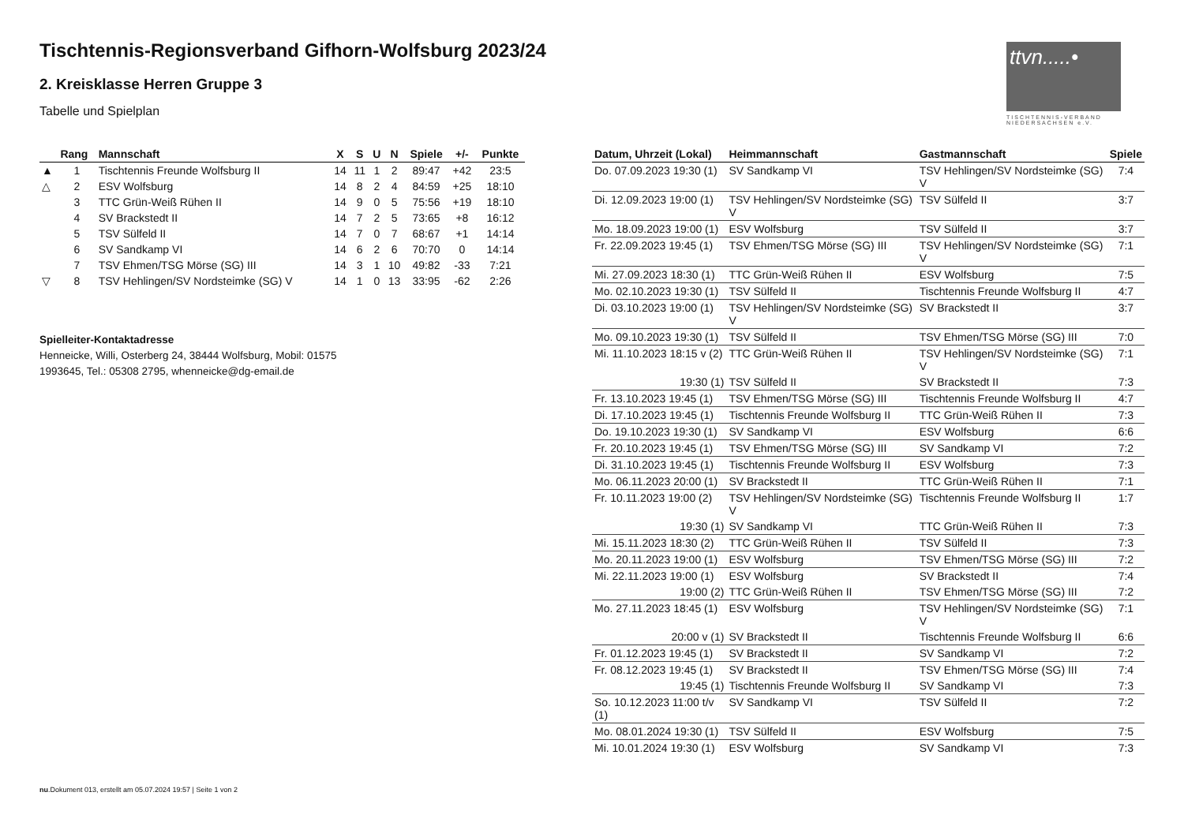Tischtennis-Regionsverband Gifhorn-Wolfsburg 2023/24
2. Kreisklasse Herren Gruppe 3
Tabelle und Spielplan
ttvn.....•
TISCHTENNIS-VERBAND NIEDERSACHSEN e.V.
| | Rang | Mannschaft | X | S | U | N | Spiele | +/- | Punkte |
| --- | --- | --- | --- | --- | --- | --- | --- | --- | --- |
| ▲ | 1 | Tischtennis Freunde Wolfsburg II | 14 | 11 | 1 | 2 | 89:47 | +42 | 23:5 |
| △ | 2 | ESV Wolfsburg | 14 | 8 | 2 | 4 | 84:59 | +25 | 18:10 |
| | 3 | TTC Grün-Weiß Rühen II | 14 | 9 | 0 | 5 | 75:56 | +19 | 18:10 |
| | 4 | SV Brackstedt II | 14 | 7 | 2 | 5 | 73:65 | +8 | 16:12 |
| | 5 | TSV Sülfeld II | 14 | 7 | 0 | 7 | 68:67 | +1 | 14:14 |
| | 6 | SV Sandkamp VI | 14 | 6 | 2 | 6 | 70:70 | 0 | 14:14 |
| | 7 | TSV Ehmen/TSG Mörse (SG) III | 14 | 3 | 1 | 10 | 49:82 | -33 | 7:21 |
| ▽ | 8 | TSV Hehlingen/SV Nordsteimke (SG) V | 14 | 1 | 0 | 13 | 33:95 | -62 | 2:26 |
Spielleiter-Kontaktadresse
Henneicke, Willi, Osterberg 24, 38444 Wolfsburg, Mobil: 01575
1993645, Tel.: 05308 2795, whenneicke@dg-email.de
| Datum, Uhrzeit (Lokal) | Heimmannschaft | Gastmannschaft | Spiele |
| --- | --- | --- | --- |
| Do. 07.09.2023 19:30 (1) | SV Sandkamp VI | TSV Hehlingen/SV Nordsteimke (SG) V | 7:4 |
| Di. 12.09.2023 19:00 (1) | TSV Hehlingen/SV Nordsteimke (SG) V | TSV Sülfeld II | 3:7 |
| Mo. 18.09.2023 19:00 (1) | ESV Wolfsburg | TSV Sülfeld II | 3:7 |
| Fr. 22.09.2023 19:45 (1) | TSV Ehmen/TSG Mörse (SG) III | TSV Hehlingen/SV Nordsteimke (SG) V | 7:1 |
| Mi. 27.09.2023 18:30 (1) | TTC Grün-Weiß Rühen II | ESV Wolfsburg | 7:5 |
| Mo. 02.10.2023 19:30 (1) | TSV Sülfeld II | Tischtennis Freunde Wolfsburg II | 4:7 |
| Di. 03.10.2023 19:00 (1) | TSV Hehlingen/SV Nordsteimke (SG) V | SV Brackstedt II | 3:7 |
| Mo. 09.10.2023 19:30 (1) | TSV Sülfeld II | TSV Ehmen/TSG Mörse (SG) III | 7:0 |
| Mi. 11.10.2023 18:15 v (2) | TTC Grün-Weiß Rühen II | TSV Hehlingen/SV Nordsteimke (SG) V | 7:1 |
| 19:30 (1) | TSV Sülfeld II | SV Brackstedt II | 7:3 |
| Fr. 13.10.2023 19:45 (1) | TSV Ehmen/TSG Mörse (SG) III | Tischtennis Freunde Wolfsburg II | 4:7 |
| Di. 17.10.2023 19:45 (1) | Tischtennis Freunde Wolfsburg II | TTC Grün-Weiß Rühen II | 7:3 |
| Do. 19.10.2023 19:30 (1) | SV Sandkamp VI | ESV Wolfsburg | 6:6 |
| Fr. 20.10.2023 19:45 (1) | TSV Ehmen/TSG Mörse (SG) III | SV Sandkamp VI | 7:2 |
| Di. 31.10.2023 19:45 (1) | Tischtennis Freunde Wolfsburg II | ESV Wolfsburg | 7:3 |
| Mo. 06.11.2023 20:00 (1) | SV Brackstedt II | TTC Grün-Weiß Rühen II | 7:1 |
| Fr. 10.11.2023 19:00 (2) | TSV Hehlingen/SV Nordsteimke (SG) V | Tischtennis Freunde Wolfsburg II | 1:7 |
| 19:30 (1) | SV Sandkamp VI | TTC Grün-Weiß Rühen II | 7:3 |
| Mi. 15.11.2023 18:30 (2) | TTC Grün-Weiß Rühen II | TSV Sülfeld II | 7:3 |
| Mo. 20.11.2023 19:00 (1) | ESV Wolfsburg | TSV Ehmen/TSG Mörse (SG) III | 7:2 |
| Mi. 22.11.2023 19:00 (1) | ESV Wolfsburg | SV Brackstedt II | 7:4 |
| 19:00 (2) | TTC Grün-Weiß Rühen II | TSV Ehmen/TSG Mörse (SG) III | 7:2 |
| Mo. 27.11.2023 18:45 (1) | ESV Wolfsburg | TSV Hehlingen/SV Nordsteimke (SG) V | 7:1 |
| 20:00 v (1) | SV Brackstedt II | Tischtennis Freunde Wolfsburg II | 6:6 |
| Fr. 01.12.2023 19:45 (1) | SV Brackstedt II | SV Sandkamp VI | 7:2 |
| Fr. 08.12.2023 19:45 (1) | SV Brackstedt II | TSV Ehmen/TSG Mörse (SG) III | 7:4 |
| 19:45 (1) | Tischtennis Freunde Wolfsburg II | SV Sandkamp VI | 7:3 |
| So. 10.12.2023 11:00 t/v (1) | SV Sandkamp VI | TSV Sülfeld II | 7:2 |
| Mo. 08.01.2024 19:30 (1) | TSV Sülfeld II | ESV Wolfsburg | 7:5 |
| Mi. 10.01.2024 19:30 (1) | ESV Wolfsburg | SV Sandkamp VI | 7:3 |
nu.Dokument 013, erstellt am 05.07.2024 19:57 | Seite 1 von 2